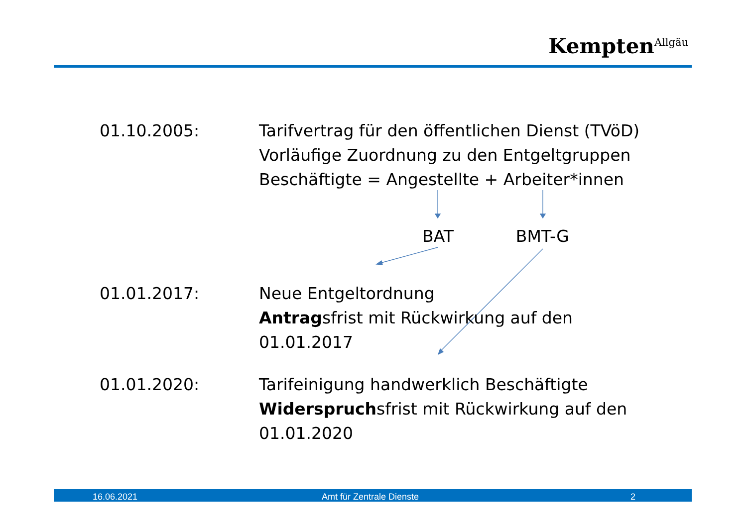Kempten<sup>Allgäu</sup>
01.10.2005: Tarifvertrag für den öffentlichen Dienst (TVöD)
Vorläufige Zuordnung zu den Entgeltgruppen
Beschäftigte = Angestellte + Arbeiter*innen
BAT BMT-G
01.01.2017: Neue Entgeltordnung
Antragsfrist mit Rückwirkung auf den
01.01.2017
01.01.2020: Tarifeinigung handwerklich Beschäftigte
Widerspruchsfrist mit Rückwirkung auf den
01.01.2020
16.06.2021 Amt für Zentrale Dienste 2